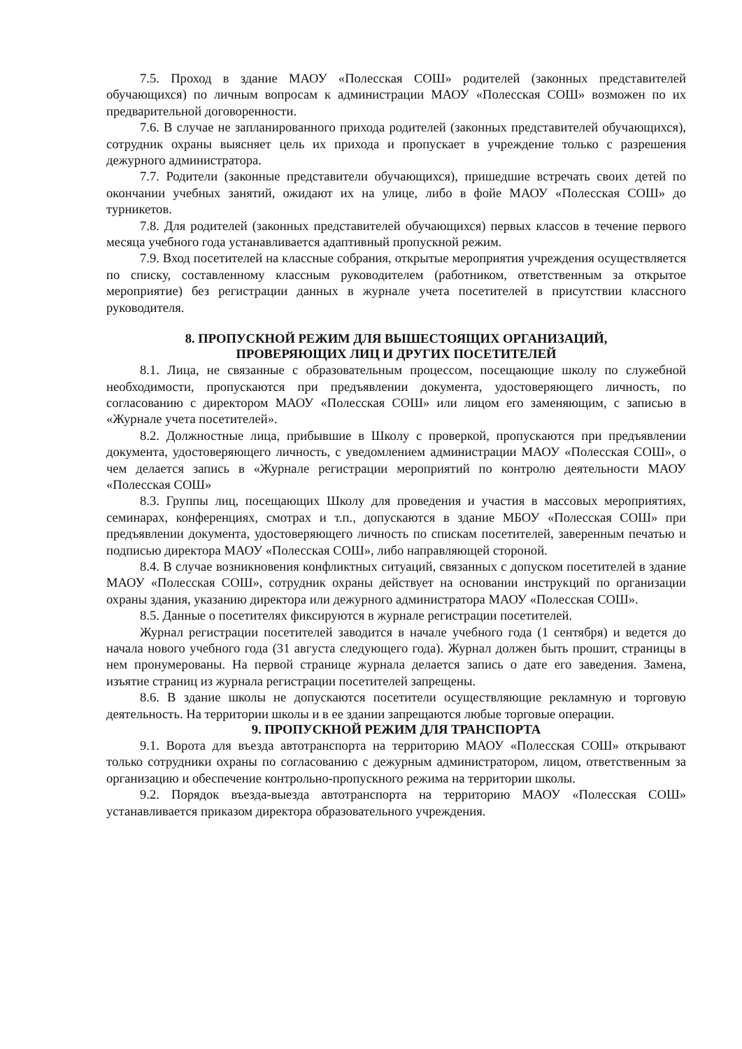7.5. Проход в здание МАОУ «Полесская СОШ» родителей (законных представителей обучающихся) по личным вопросам к администрации МАОУ «Полесская СОШ» возможен по их предварительной договоренности.
7.6. В случае не запланированного прихода родителей (законных представителей обучающихся), сотрудник охраны выясняет цель их прихода и пропускает в учреждение только с разрешения дежурного администратора.
7.7. Родители (законные представители обучающихся), пришедшие встречать своих детей по окончании учебных занятий, ожидают их на улице, либо в фойе МАОУ «Полесская СОШ» до турникетов.
7.8. Для родителей (законных представителей обучающихся) первых классов в течение первого месяца учебного года устанавливается адаптивный пропускной режим.
7.9. Вход посетителей на классные собрания, открытые мероприятия учреждения осуществляется по списку, составленному классным руководителем (работником, ответственным за открытое мероприятие) без регистрации данных в журнале учета посетителей в присутствии классного руководителя.
8. ПРОПУСКНОЙ РЕЖИМ ДЛЯ ВЫШЕСТОЯЩИХ ОРГАНИЗАЦИЙ,
ПРОВЕРЯЮЩИХ ЛИЦ И ДРУГИХ ПОСЕТИТЕЛЕЙ
8.1. Лица, не связанные с образовательным процессом, посещающие школу по служебной необходимости, пропускаются при предъявлении документа, удостоверяющего личность, по согласованию с директором МАОУ «Полесская СОШ» или лицом его заменяющим, с записью в «Журнале учета посетителей».
8.2. Должностные лица, прибывшие в Школу с проверкой, пропускаются при предъявлении документа, удостоверяющего личность, с уведомлением администрации МАОУ «Полесская СОШ», о чем делается запись в «Журнале регистрации мероприятий по контролю деятельности МАОУ «Полесская СОШ»
8.3. Группы лиц, посещающих Школу для проведения и участия в массовых мероприятиях, семинарах, конференциях, смотрах и т.п., допускаются в здание МБОУ «Полесская СОШ» при предъявлении документа, удостоверяющего личность по спискам посетителей, заверенным печатью и подписью директора МАОУ «Полесская СОШ», либо направляющей стороной.
8.4. В случае возникновения конфликтных ситуаций, связанных с допуском посетителей в здание МАОУ «Полесская СОШ», сотрудник охраны действует на основании инструкций по организации охраны здания, указанию директора или дежурного администратора МАОУ «Полесская СОШ».
8.5. Данные о посетителях фиксируются в журнале регистрации посетителей.
Журнал регистрации посетителей заводится в начале учебного года (1 сентября) и ведется до начала нового учебного года (31 августа следующего года). Журнал должен быть прошит, страницы в нем пронумерованы. На первой странице журнала делается запись о дате его заведения. Замена, изъятие страниц из журнала регистрации посетителей запрещены.
8.6. В здание школы не допускаются посетители осуществляющие рекламную и торговую деятельность. На территории школы и в ее здании запрещаются любые торговые операции.
9. ПРОПУСКНОЙ РЕЖИМ ДЛЯ ТРАНСПОРТА
9.1. Ворота для въезда автотранспорта на территорию МАОУ «Полесская СОШ» открывают только сотрудники охраны по согласованию с дежурным администратором, лицом, ответственным за организацию и обеспечение контрольно-пропускного режима на территории школы.
9.2. Порядок въезда-выезда автотранспорта на территорию МАОУ «Полесская СОШ» устанавливается приказом директора образовательного учреждения.